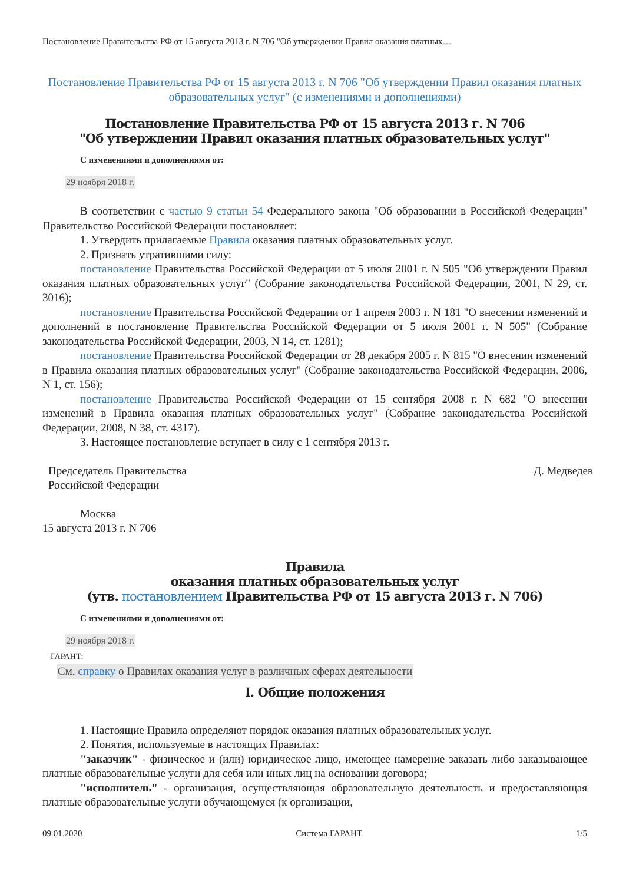Постановление Правительства РФ от 15 августа 2013 г. N 706 "Об утверждении Правил оказания платных…
Постановление Правительства РФ от 15 августа 2013 г. N 706 "Об утверждении Правил оказания платных образовательных услуг" (с изменениями и дополнениями)
Постановление Правительства РФ от 15 августа 2013 г. N 706
"Об утверждении Правил оказания платных образовательных услуг"
С изменениями и дополнениями от:
29 ноября 2018 г.
В соответствии с частью 9 статьи 54 Федерального закона "Об образовании в Российской Федерации" Правительство Российской Федерации постановляет:
1. Утвердить прилагаемые Правила оказания платных образовательных услуг.
2. Признать утратившими силу:
постановление Правительства Российской Федерации от 5 июля 2001 г. N 505 "Об утверждении Правил оказания платных образовательных услуг" (Собрание законодательства Российской Федерации, 2001, N 29, ст. 3016);
постановление Правительства Российской Федерации от 1 апреля 2003 г. N 181 "О внесении изменений и дополнений в постановление Правительства Российской Федерации от 5 июля 2001 г. N 505" (Собрание законодательства Российской Федерации, 2003, N 14, ст. 1281);
постановление Правительства Российской Федерации от 28 декабря 2005 г. N 815 "О внесении изменений в Правила оказания платных образовательных услуг" (Собрание законодательства Российской Федерации, 2006, N 1, ст. 156);
постановление Правительства Российской Федерации от 15 сентября 2008 г. N 682 "О внесении изменений в Правила оказания платных образовательных услуг" (Собрание законодательства Российской Федерации, 2008, N 38, ст. 4317).
3. Настоящее постановление вступает в силу с 1 сентября 2013 г.
Председатель Правительства
Российской Федерации
Д. Медведев
Москва
15 августа 2013 г. N 706
Правила
оказания платных образовательных услуг
(утв. постановлением Правительства РФ от 15 августа 2013 г. N 706)
С изменениями и дополнениями от:
29 ноября 2018 г.
ГАРАНТ:
См. справку о Правилах оказания услуг в различных сферах деятельности
I. Общие положения
1. Настоящие Правила определяют порядок оказания платных образовательных услуг.
2. Понятия, используемые в настоящих Правилах:
"заказчик" - физическое и (или) юридическое лицо, имеющее намерение заказать либо заказывающее платные образовательные услуги для себя или иных лиц на основании договора;
"исполнитель" - организация, осуществляющая образовательную деятельность и предоставляющая платные образовательные услуги обучающемуся (к организации,
09.01.2020 Система ГАРАНТ 1/5